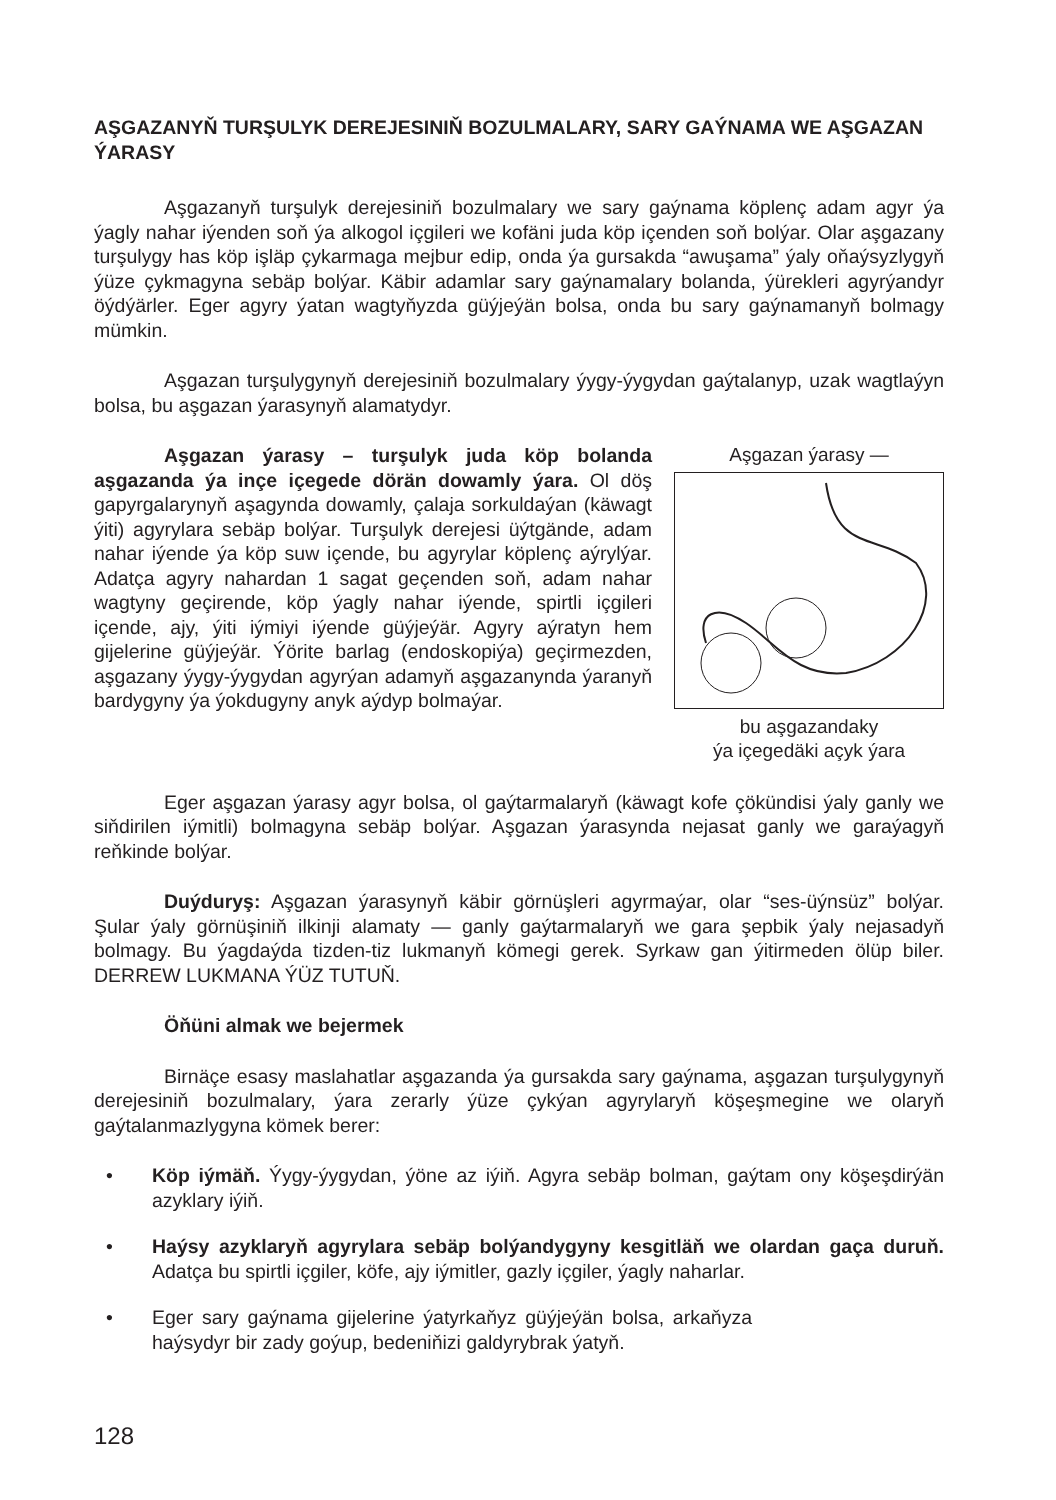AŞGAZANYŇ TURŞULYK DEREJESINIŇ BOZULMALARY, SARY GAÝNAMA WE AŞGAZAN ÝARASY
Aşgazanyň turşulyk derejesiniň bozulmalary we sary gaýnama köplenç adam agyr ýa ýagly nahar iýenden soň ýa alkogol içgileri we kofäni juda köp içenden soň bolýar. Olar aşgazany turşulygy has köp işläp çykarmaga mejbur edip, onda ýa gursakda “awuşama” ýaly oňaýsyzlygyň ýüze çykmagyna sebäp bolýar. Käbir adamlar sary gaýnamalary bolanda, ýürekleri agyrýandyr öýdýärler. Eger agyry ýatan wagtyňyzda güýjeýän bolsa, onda bu sary gaýnamanyň bolmagy mümkin.
Aşgazan turşulygynyň derejesiniň bozulmalary ýygy-ýygydan gaýtalanyp, uzak wagtlaýyn bolsa, bu aşgazan ýarasynyň alamatydyr.
Aşgazan ýarasy – turşulyk juda köp bolanda aşgazanda ýa inçe içegede dörän dowamly ýara. Ol döş gapyrgalarynyň aşagynda dowamly, çalaja sorkuldaýan (käwagt ýiti) agyrylara sebäp bolýar. Turşulyk derejesi üýtgände, adam nahar iýende ýa köp suw içende, bu agyrylar köplenç aýrylýar. Adatça agyry nahardan 1 sagat geçenden soň, adam nahar wagtyny geçirende, köp ýagly nahar iýende, spirtli içgileri içende, ajy, ýiti iýmiyi iýende güýjeýär. Agyry aýratyn hem gijelerine güýjeýär. Ýörite barlag (endoskopiýa) geçirmezden, aşgazany ýygy-ýygydan agyrýan adamyň aşgazanynda ýaranyň bardygyny ýa ýokdugyny anyk aýdyp bolmaýar.
Aşgazan ýarasy —
bu aşgazandaky
ýa içegedäki açyk ýara
Eger aşgazan ýarasy agyr bolsa, ol gaýtarmalaryň (käwagt kofe çökündisi ýaly ganly we siňdirilen iýmitli) bolmagyna sebäp bolýar. Aşgazan ýarasynda nejasat ganly we garaýagyň reňkinde bolýar.
Duýduryş: Aşgazan ýarasynyň käbir görnüşleri agyrmaýar, olar “ses-üýnsüz” bolýar. Şular ýaly görnüşiniň ilkinji alamaty — ganly gaýtarmalaryň we gara şepbik ýaly nejasadyň bolmagy. Bu ýagdaýda tizden-tiz lukmanyň kömegi gerek. Syrkaw gan ýitirmeden ölüp biler. DERREW LUKMANA ÝÜZ TUTUŇ.
Öňüni almak we bejermek
Birnäçe esasy maslahatlar aşgazanda ýa gursakda sary gaýnama, aşgazan turşulygynyň derejesiniň bozulmalary, ýara zerarly ýüze çykýan agyrylaryň köşeşmegine we olaryň gaýtalanmazlygyna kömek berer:
• Köp iýmäň. Ýygy-ýygydan, ýöne az iýiň. Agyra sebäp bolman, gaýtam ony köşeşdirýän azyklary iýiň.
• Haýsy azyklaryň agyrylara sebäp bolýandygyny kesgitläň we olardan gaça duruň. Adatça bu spirtli içgiler, köfe, ajy iýmitler, gazly içgiler, ýagly naharlar.
• Eger sary gaýnama gijelerine ýatyrkaňyz güýjeýän bolsa, arkaňyza haýsydyr bir zady goýup, bedeniňizi galdyrybrak ýatyň.
128